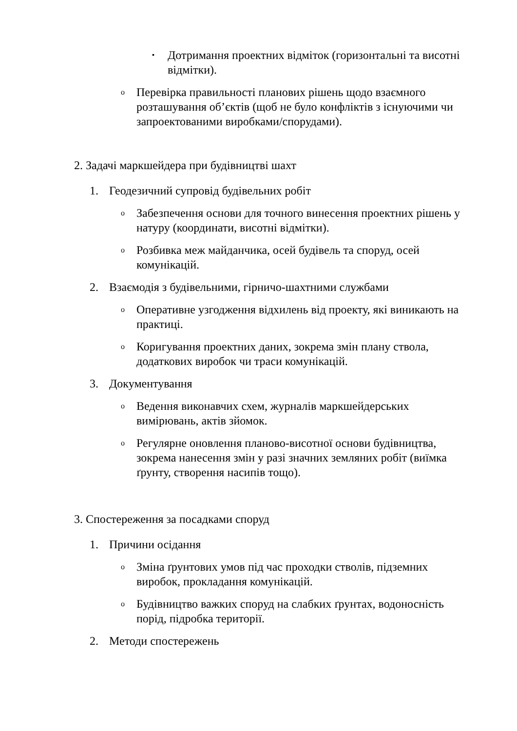▪ Дотримання проектних відміток (горизонтальні та висотні відмітки).
o Перевірка правильності планових рішень щодо взаємного розташування об’єктів (щоб не було конфліктів з існуючими чи запроектованими виробками/спорудами).
2. Задачі маркшейдера при будівництві шахт
1. Геодезичний супровід будівельних робіт
o Забезпечення основи для точного винесення проектних рішень у натуру (координати, висотні відмітки).
o Розбивка меж майданчика, осей будівель та споруд, осей комунікацій.
2. Взаємодія з будівельними, гірничо-шахтними службами
o Оперативне узгодження відхилень від проекту, які виникають на практиці.
o Коригування проектних даних, зокрема змін плану ствола, додаткових виробок чи траси комунікацій.
3. Документування
o Ведення виконавчих схем, журналів маркшейдерських вимірювань, актів зйомок.
o Регулярне оновлення планово-висотної основи будівництва, зокрема нанесення змін у разі значних земляних робіт (виїмка ґрунту, створення насипів тощо).
3. Спостереження за посадками споруд
1. Причини осідання
o Зміна ґрунтових умов під час проходки стволів, підземних виробок, прокладання комунікацій.
o Будівництво важких споруд на слабких ґрунтах, водоносність порід, підробка території.
2. Методи спостережень